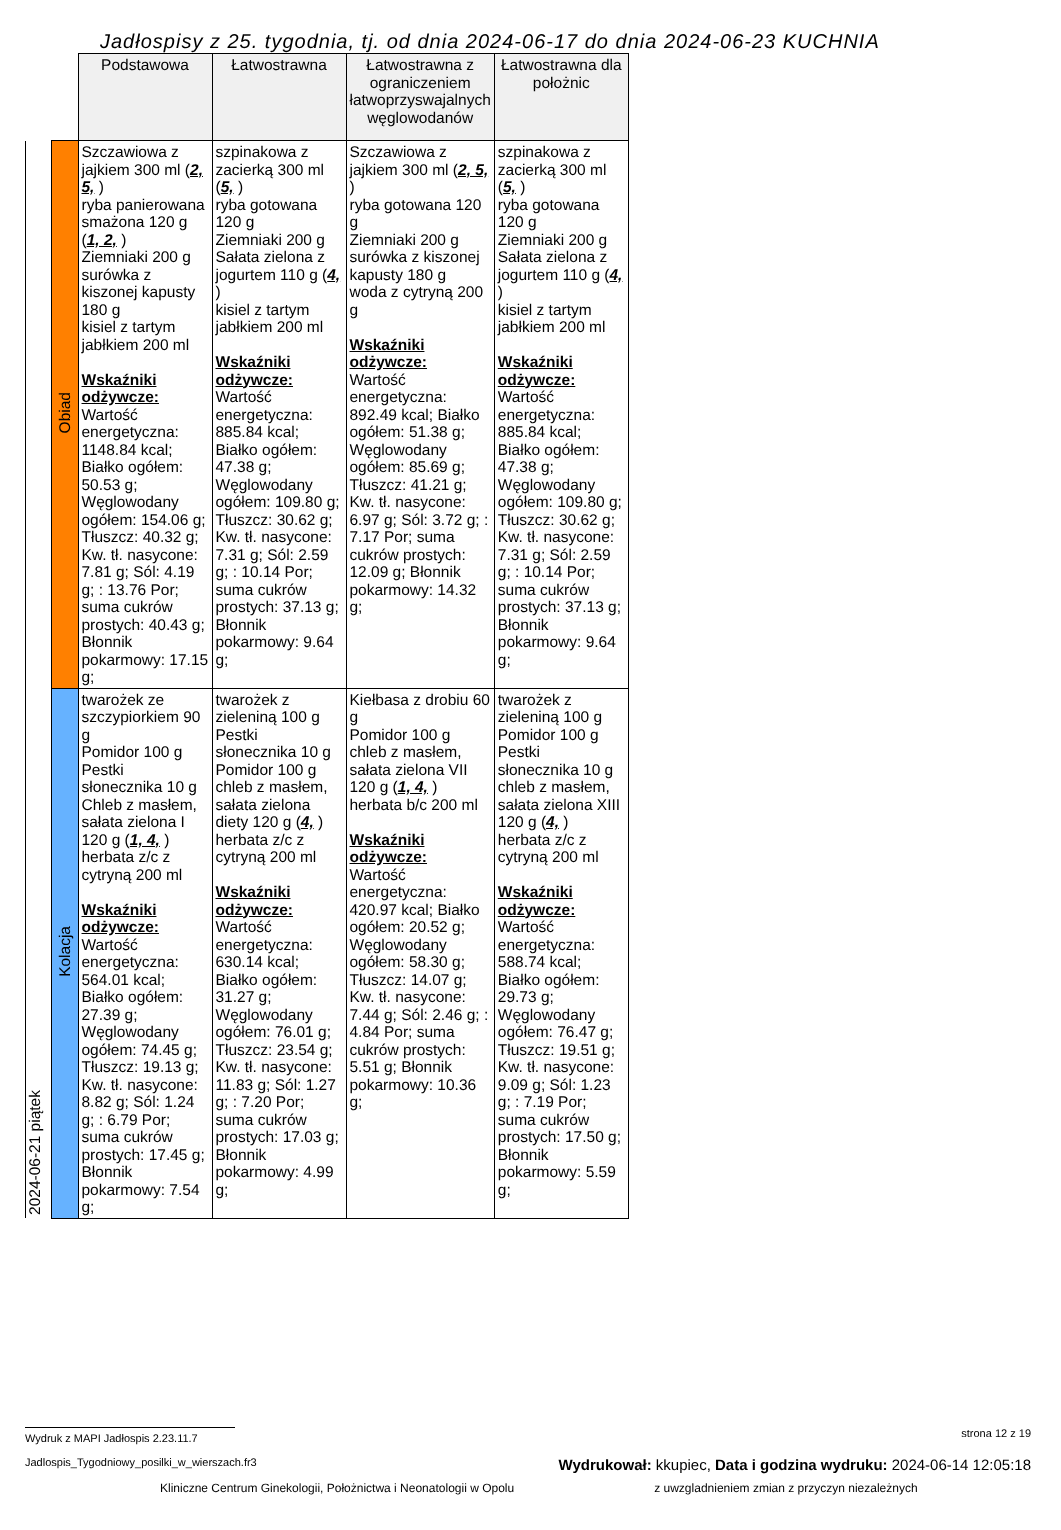Jadłospisy z 25. tygodnia, tj. od dnia 2024-06-17 do dnia 2024-06-23 KUCHNIA
| | | Podstawowa | Łatwostrawna | Łatwostrawna z ograniczeniem łatwoprzyswajalnych węglowodanów | Łatwostrawna dla położnic |
| 2024-06-21 piątek | Obiad | Szczawiowa z jajkiem 300 ml ( 2, 5, ) ryba panierowana smażona 120 g ( 1, 2, ) Ziemniaki 200 g surówka z kiszonej kapusty 180 g kisiel z tartym jabłkiem 200 ml Wskaźniki odżywcze: Wartość energetyczna: 1148.84 kcal; Białko ogółem: 50.53 g; Węglowodany ogółem: 154.06 g; Tłuszcz: 40.32 g; Kw. tł. nasycone: 7.81 g; Sól: 4.19 g; : 13.76 Por; suma cukrów prostych: 40.43 g; Błonnik pokarmowy: 17.15 g; | szpinakowa z zacierką 300 ml ( 5, ) ryba gotowana 120 g Ziemniaki 200 g Sałata zielona z jogurtem 110 g ( 4, ) kisiel z tartym jabłkiem 200 ml Wskaźniki odżywcze: Wartość energetyczna: 885.84 kcal; Białko ogółem: 47.38 g; Węglowodany ogółem: 109.80 g; Tłuszcz: 30.62 g; Kw. tł. nasycone: 7.31 g; Sól: 2.59 g; : 10.14 Por; suma cukrów prostych: 37.13 g; Błonnik pokarmowy: 9.64 g; | Szczawiowa z jajkiem 300 ml ( 2, 5, ) ryba gotowana 120 g Ziemniaki 200 g surówka z kiszonej kapusty 180 g woda z cytryną 200 g Wskaźniki odżywcze: Wartość energetyczna: 892.49 kcal; Białko ogółem: 51.38 g; Węglowodany ogółem: 85.69 g; Tłuszcz: 41.21 g; Kw. tł. nasycone: 6.97 g; Sól: 3.72 g; : 7.17 Por; suma cukrów prostych: 12.09 g; Błonnik pokarmowy: 14.32 g; | szpinakowa z zacierką 300 ml ( 5, ) ryba gotowana 120 g Ziemniaki 200 g Sałata zielona z jogurtem 110 g ( 4, ) kisiel z tartym jabłkiem 200 ml Wskaźniki odżywcze: Wartość energetyczna: 885.84 kcal; Białko ogółem: 47.38 g; Węglowodany ogółem: 109.80 g; Tłuszcz: 30.62 g; Kw. tł. nasycone: 7.31 g; Sól: 2.59 g; : 10.14 Por; suma cukrów prostych: 37.13 g; Błonnik pokarmowy: 9.64 g; |
| | Kolacja | twarożek ze szczypiorkiem 90 g Pomidor 100 g Pestki słonecznika 10 g Chleb z masłem, sałata zielona I 120 g ( 1, 4, ) herbata z/c z cytryną 200 ml Wskaźniki odżywcze: Wartość energetyczna: 564.01 kcal; Białko ogółem: 27.39 g; Węglowodany ogółem: 74.45 g; Tłuszcz: 19.13 g; Kw. tł. nasycone: 8.82 g; Sól: 1.24 g; : 6.79 Por; suma cukrów prostych: 17.45 g; Błonnik pokarmowy: 7.54 g; | twarożek z zieleniną 100 g Pestki słonecznika 10 g Pomidor 100 g chleb z masłem, sałata zielona diety 120 g ( 4, ) herbata z/c z cytryną 200 ml Wskaźniki odżywcze: Wartość energetyczna: 630.14 kcal; Białko ogółem: 31.27 g; Węglowodany ogółem: 76.01 g; Tłuszcz: 23.54 g; Kw. tł. nasycone: 11.83 g; Sól: 1.27 g; : 7.20 Por; suma cukrów prostych: 17.03 g; Błonnik pokarmowy: 4.99 g; | Kiełbasa z drobiu 60 g Pomidor 100 g chleb z masłem, sałata zielona VII 120 g ( 1, 4, ) herbata b/c 200 ml Wskaźniki odżywcze: Wartość energetyczna: 420.97 kcal; Białko ogółem: 20.52 g; Węglowodany ogółem: 58.30 g; Tłuszcz: 14.07 g; Kw. tł. nasycone: 7.44 g; Sól: 2.46 g; : 4.84 Por; suma cukrów prostych: 5.51 g; Błonnik pokarmowy: 10.36 g; | twarożek z zieleniną 100 g Pomidor 100 g Pestki słonecznika 10 g chleb z masłem, sałata zielona XIII 120 g ( 4, ) herbata z/c z cytryną 200 ml Wskaźniki odżywcze: Wartość energetyczna: 588.74 kcal; Białko ogółem: 29.73 g; Węglowodany ogółem: 76.47 g; Tłuszcz: 19.51 g; Kw. tł. nasycone: 9.09 g; Sól: 1.23 g; : 7.19 Por; suma cukrów prostych: 17.50 g; Błonnik pokarmowy: 5.59 g; |
Wydruk z MAPI Jadłospis 2.23.11.7 strona 12 z 19
Jadlospis_Tygodniowy_posilki_w_wierszach.fr3 Wydrukował: kkupiec, Data i godzina wydruku: 2024-06-14 12:05:18
Kliniczne Centrum Ginekologii, Położnictwa i Neonatologii w Opolu z uwzgladnieniem zmian z przyczyn niezależnych